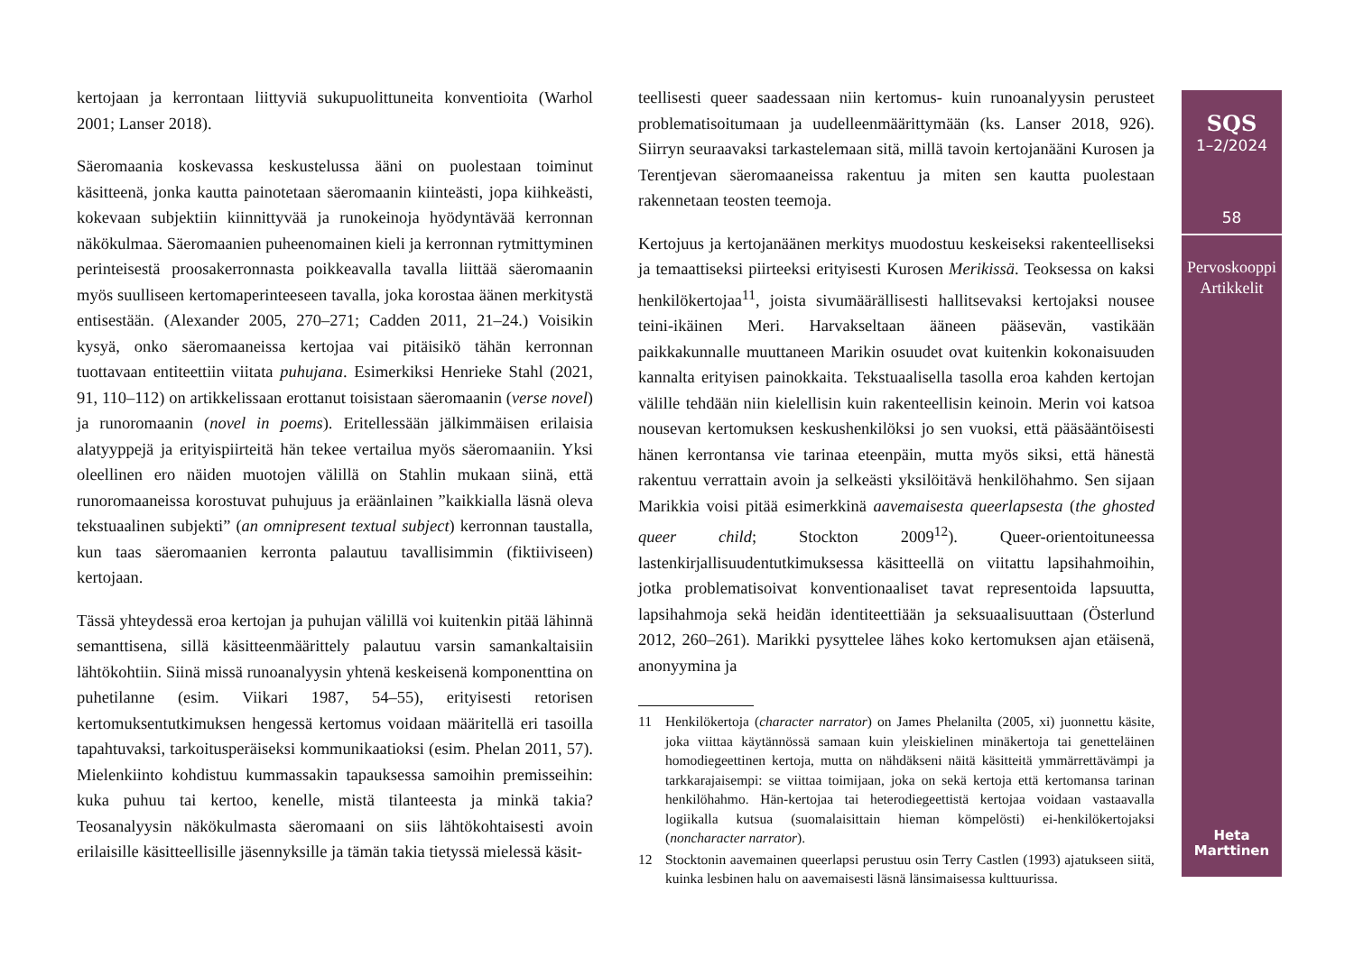kertojaan ja kerrontaan liittyviä sukupuolittuneita konventioita (Warhol 2001; Lanser 2018).
Säeromaania koskevassa keskustelussa ääni on puolestaan toiminut käsitteenä, jonka kautta painotetaan säeromaanin kiinteästi, jopa kiihkeästi, kokevaan subjektiin kiinnittyvää ja runokeinoja hyödyntävää kerronnan näkökulmaa. Säeromaanien puheenomainen kieli ja kerronnan rytmittyminen perinteisestä proosakerronnasta poikkeavalla tavalla liittää säeromaanin myös suulliseen kertomaperinteeseen tavalla, joka korostaa äänen merkitystä entisestään. (Alexander 2005, 270–271; Cadden 2011, 21–24.) Voisikin kysyä, onko säeromaaneissa kertojaa vai pitäisikö tähän kerronnan tuottavaan entiteettiin viitata puhujana. Esimerkiksi Henrieke Stahl (2021, 91, 110–112) on artikkelissaan erottanut toisistaan säeromaanin (verse novel) ja runoromaanin (novel in poems). Eritellessään jälkimmäisen erilaisia alatyyppejä ja erityispiirteitä hän tekee vertailua myös säeromaaniin. Yksi oleellinen ero näiden muotojen välillä on Stahlin mukaan siinä, että runoromaaneissa korostuvat puhujuus ja eräänlainen ”kaikkialla läsnä oleva tekstuaalinen subjekti” (an omnipresent textual subject) kerronnan taustalla, kun taas säeromaanien kerronta palautuu tavallisimmin (fiktiiviseen) kertojaan.
Tässä yhteydessä eroa kertojan ja puhujan välillä voi kuitenkin pitää lähinnä semanttisena, sillä käsitteenmäärittely palautuu varsin samankaltaisiin lähtökohtiin. Siinä missä runoanalyysin yhtenä keskeisenä komponenttina on puhetilanne (esim. Viikari 1987, 54–55), erityisesti retorisen kertomuksentutkimuksen hengessä kertomus voidaan määritellä eri tasoilla tapahtuvaksi, tarkoitusperäiseksi kommunikaatioksi (esim. Phelan 2011, 57). Mielenkiinto kohdistuu kummassakin tapauksessa samoihin premisseihin: kuka puhuu tai kertoo, kenelle, mistä tilanteesta ja minkä takia? Teosanalyysin näkökulmasta säeromaani on siis lähtökohtaisesti avoin erilaisille käsitteellisille jäsennyksille ja tämän takia tietyssä mielessä käsit-
teellisesti queer saadessaan niin kertomus- kuin runoanalyysin perusteet problematisoitumaan ja uudelleenmäärittymään (ks. Lanser 2018, 926). Siirryn seuraavaksi tarkastelemaan sitä, millä tavoin kertojanääni Kurosen ja Terentjevan säeromaaneissa rakentuu ja miten sen kautta puolestaan rakennetaan teosten teemoja.
Kertojuus ja kertojanäänen merkitys muodostuu keskeiseksi rakenteelliseksi ja temaattiseksi piirteeksi erityisesti Kurosen Merikissä. Teoksessa on kaksi henkilökertojaa<sup>11</sup>, joista sivumäärällisesti hallitsevaksi kertojaksi nousee teini-ikäinen Meri. Harvakseltaan ääneen pääsevän, vastikään paikkakunnalle muuttaneen Marikin osuudet ovat kuitenkin kokonaisuuden kannalta erityisen painokkaita. Tekstuaalisella tasolla eroa kahden kertojan välille tehdään niin kielellisin kuin rakenteellisin keinoin. Merin voi katsoa nousevan kertomuksen keskushenkilöksi jo sen vuoksi, että pääsääntöisesti hänen kerrontansa vie tarinaa eteenpäin, mutta myös siksi, että hänestä rakentuu verrattain avoin ja selkeästi yksilöitävä henkilöhahmo. Sen sijaan Marikkia voisi pitää esimerkkinä aavemaisesta queerlapsesta (the ghosted queer child; Stockton 2009<sup>12</sup>). Queer-orientoituneessa lastenkirjallisuudentutkimuksessa käsitteellä on viitattu lapsihahmoihin, jotka problematisoivat konventionaaliset tavat representoida lapsuutta, lapsihahmoja sekä heidän identiteettiään ja seksuaalisuuttaan (Österlund 2012, 260–261). Marikki pysyttelee lähes koko kertomuksen ajan etäisenä, anonyymina ja
11 Henkilökertoja (character narrator) on James Phelanilta (2005, xi) juonnettu käsite, joka viittaa käytännössä samaan kuin yleiskielinen minäkertoja tai genetteläinen homodiegeettinen kertoja, mutta on nähdäkseni näitä käsitteitä ymmärrettävämpi ja tarkkarajaisempi: se viittaa toimijaan, joka on sekä kertoja että kertomansa tarinan henkilöhahmo. Hän-kertojaa tai heterodiegeettistä kertojaa voidaan vastaavalla logiikalla kutsua (suomalaisittain hieman kömpelösti) ei-henkilökertojaksi (noncharacter narrator).
12 Stocktonin aavemainen queerlapsi perustuu osin Terry Castlen (1993) ajatukseen siitä, kuinka lesbinen halu on aavemaisesti läsnä länsimaisessa kulttuurissa.
SQS
1–2/2024
58
Pervoskooppi
Artikkelit
Heta
Marttinen